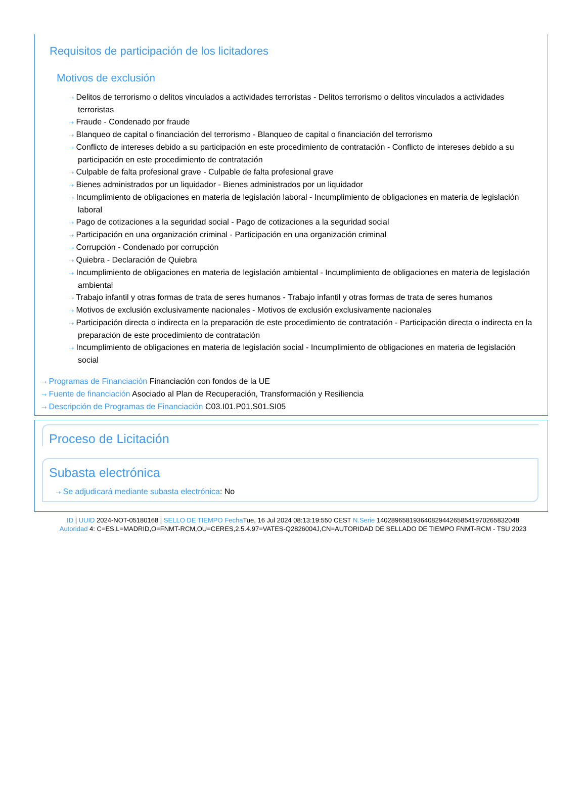Requisitos de participación de los licitadores
Motivos de exclusión
⇢ Delitos de terrorismo o delitos vinculados a actividades terroristas - Delitos terrorismo o delitos vinculados a actividades terroristas
⇢ Fraude - Condenado por fraude
⇢ Blanqueo de capital o financiación del terrorismo - Blanqueo de capital o financiación del terrorismo
⇢ Conflicto de intereses debido a su participación en este procedimiento de contratación - Conflicto de intereses debido a su participación en este procedimiento de contratación
⇢ Culpable de falta profesional grave - Culpable de falta profesional grave
⇢ Bienes administrados por un liquidador - Bienes administrados por un liquidador
⇢ Incumplimiento de obligaciones en materia de legislación laboral - Incumplimiento de obligaciones en materia de legislación laboral
⇢ Pago de cotizaciones a la seguridad social - Pago de cotizaciones a la seguridad social
⇢ Participación en una organización criminal - Participación en una organización criminal
⇢ Corrupción - Condenado por corrupción
⇢ Quiebra - Declaración de Quiebra
⇢ Incumplimiento de obligaciones en materia de legislación ambiental - Incumplimiento de obligaciones en materia de legislación ambiental
⇢ Trabajo infantil y otras formas de trata de seres humanos - Trabajo infantil y otras formas de trata de seres humanos
⇢ Motivos de exclusión exclusivamente nacionales - Motivos de exclusión exclusivamente nacionales
⇢ Participación directa o indirecta en la preparación de este procedimiento de contratación - Participación directa o indirecta en la preparación de este procedimiento de contratación
⇢ Incumplimiento de obligaciones en materia de legislación social - Incumplimiento de obligaciones en materia de legislación social
⇢ Programas de Financiación Financiación con fondos de la UE
⇢ Fuente de financiación Asociado al Plan de Recuperación, Transformación y Resiliencia
⇢ Descripción de Programas de Financiación C03.I01.P01.S01.SI05
Proceso de Licitación
Subasta electrónica
⇢ Se adjudicará mediante subasta electrónica: No
ID | UUID 2024-NOT-05180168 | SELLO DE TIEMPO Fecha Tue, 16 Jul 2024 08:13:19:550 CEST N.Serie 1402896581936408294426585419702658320​48
Autoridad 4: C=ES,L=MADRID,O=FNMT-RCM,OU=CERES,2.5.4.97=VATES-Q2826004J,CN=AUTORIDAD DE SELLADO DE TIEMPO FNMT-RCM - TSU 2023